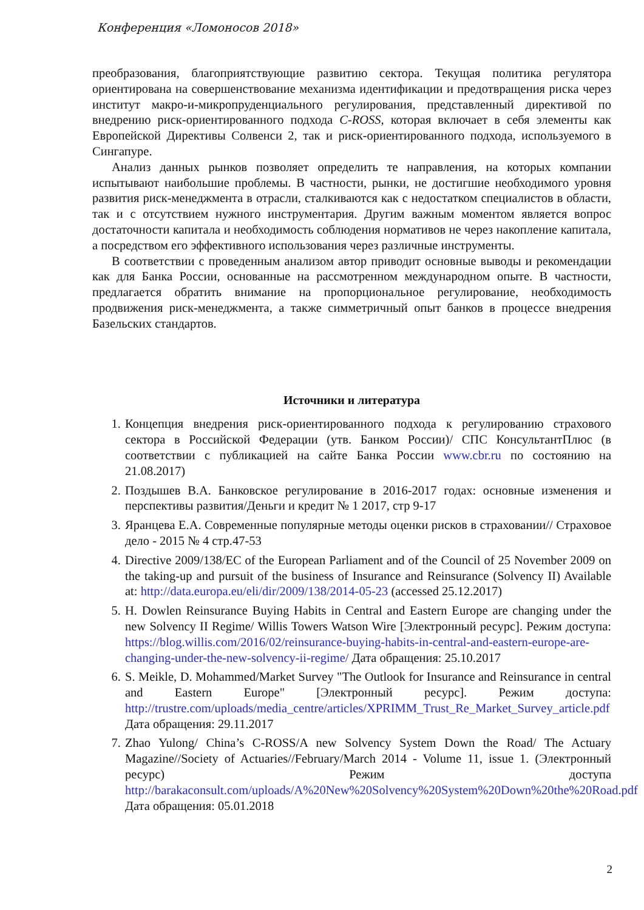Конференция «Ломоносов 2018»
преобразования, благоприятствующие развитию сектора. Текущая политика регулятора ориентирована на совершенствование механизма идентификации и предотвращения риска через институт макро-и-микропруденциального регулирования, представленный директивой по внедрению риск-ориентированного подхода C-ROSS, которая включает в себя элементы как Европейской Директивы Солвенси 2, так и риск-ориентированного подхода, используемого в Сингапуре.
Анализ данных рынков позволяет определить те направления, на которых компании испытывают наибольшие проблемы. В частности, рынки, не достигшие необходимого уровня развития риск-менеджмента в отрасли, сталкиваются как с недостатком специалистов в области, так и с отсутствием нужного инструментария. Другим важным моментом является вопрос достаточности капитала и необходимость соблюдения нормативов не через накопление капитала, а посредством его эффективного использования через различные инструменты.
В соответствии с проведенным анализом автор приводит основные выводы и рекомендации как для Банка России, основанные на рассмотренном международном опыте. В частности, предлагается обратить внимание на пропорциональное регулирование, необходимость продвижения риск-менеджмента, а также симметричный опыт банков в процессе внедрения Базельских стандартов.
Источники и литература
1. Концепция внедрения риск-ориентированного подхода к регулированию страхового сектора в Российской Федерации (утв. Банком России)/ СПС КонсультантПлюс (в соответствии с публикацией на сайте Банка России www.cbr.ru по состоянию на 21.08.2017)
2. Поздышев В.А. Банковское регулирование в 2016-2017 годах: основные изменения и перспективы развития/Деньги и кредит № 1 2017, стр 9-17
3. Яранцева Е.А. Современные популярные методы оценки рисков в страховании// Страховое дело - 2015 № 4 стр.47-53
4. Directive 2009/138/EC of the European Parliament and of the Council of 25 November 2009 on the taking-up and pursuit of the business of Insurance and Reinsurance (Solvency II) Available at: http://data.europa.eu/eli/dir/2009/138/2014-05-23 (accessed 25.12.2017)
5. H. Dowlen Reinsurance Buying Habits in Central and Eastern Europe are changing under the new Solvency II Regime/ Willis Towers Watson Wire [Электронный ресурс]. Режим доступа: https://blog.willis.com/2016/02/reinsurance-buying-habits-in-central-and-eastern-europe-are-changing-under-the-new-solvency-ii-regime/ Дата обращения: 25.10.2017
6. S. Meikle, D. Mohammed/Market Survey "The Outlook for Insurance and Reinsurance in central and Eastern Europe" [Электронный ресурс]. Режим доступа: http://trustre.com/uploads/media_centre/articles/XPRIMM_Trust_Re_Market_Survey_article.pdf Дата обращения: 29.11.2017
7. Zhao Yulong/ China’s C-ROSS/A new Solvency System Down the Road/ The Actuary Magazine//Society of Actuaries//February/March 2014 - Volume 11, issue 1. (Электронный ресурс) Режим доступа http://barakaconsult.com/uploads/A%20New%20Solvency%20System%20Down%20the%20Road.pdf Дата обращения: 05.01.2018
2